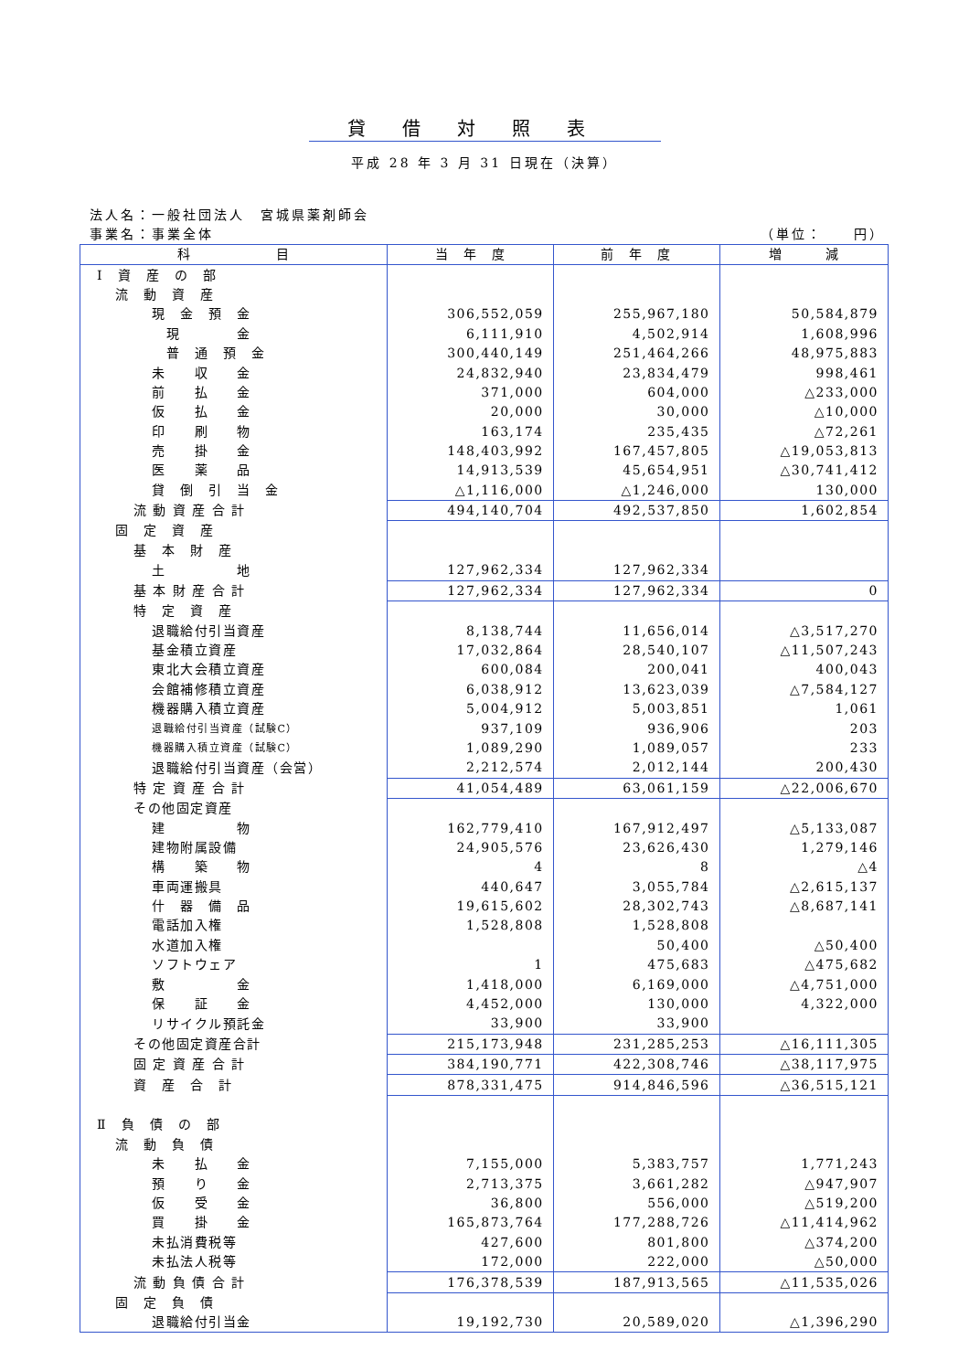貸借対照表
平成 28 年 3 月 31 日現在（決算）
法人名：一般社団法人　宮城県薬剤師会
事業名：事業全体 （単位：　　円）
| 科 目 | 当 年 度 | 前 年 度 | 増 減 |
| --- | --- | --- | --- |
| Ⅰ 資 産 の 部 | | | |
| 流 動 資 産 | | | |
| 現 金 預 金 | 306,552,059 | 255,967,180 | 50,584,879 |
| 現 金 | 6,111,910 | 4,502,914 | 1,608,996 |
| 普 通 預 金 | 300,440,149 | 251,464,266 | 48,975,883 |
| 未 収 金 | 24,832,940 | 23,834,479 | 998,461 |
| 前 払 金 | 371,000 | 604,000 | △233,000 |
| 仮 払 金 | 20,000 | 30,000 | △10,000 |
| 印 刷 物 | 163,174 | 235,435 | △72,261 |
| 売 掛 金 | 148,403,992 | 167,457,805 | △19,053,813 |
| 医 薬 品 | 14,913,539 | 45,654,951 | △30,741,412 |
| 貸 倒 引 当 金 | △1,116,000 | △1,246,000 | 130,000 |
| 流 動 資 産 合 計 | 494,140,704 | 492,537,850 | 1,602,854 |
| 固 定 資 産 | | | |
| 基 本 財 産 | | | |
| 土 地 | 127,962,334 | 127,962,334 | |
| 基 本 財 産 合 計 | 127,962,334 | 127,962,334 | 0 |
| 特 定 資 産 | | | |
| 退職給付引当資産 | 8,138,744 | 11,656,014 | △3,517,270 |
| 基金積立資産 | 17,032,864 | 28,540,107 | △11,507,243 |
| 東北大会積立資産 | 600,084 | 200,041 | 400,043 |
| 会館補修積立資産 | 6,038,912 | 13,623,039 | △7,584,127 |
| 機器購入積立資産 | 5,004,912 | 5,003,851 | 1,061 |
| 退職給付引当資産（試験C） | 937,109 | 936,906 | 203 |
| 機器購入積立資産（試験C） | 1,089,290 | 1,089,057 | 233 |
| 退職給付引当資産（会営） | 2,212,574 | 2,012,144 | 200,430 |
| 特 定 資 産 合 計 | 41,054,489 | 63,061,159 | △22,006,670 |
| その他固定資産 | | | |
| 建 物 | 162,779,410 | 167,912,497 | △5,133,087 |
| 建物附属設備 | 24,905,576 | 23,626,430 | 1,279,146 |
| 構 築 物 | 4 | 8 | △4 |
| 車両運搬具 | 440,647 | 3,055,784 | △2,615,137 |
| 什 器 備 品 | 19,615,602 | 28,302,743 | △8,687,141 |
| 電話加入権 | 1,528,808 | 1,528,808 | |
| 水道加入権 | | 50,400 | △50,400 |
| ソフトウェア | 1 | 475,683 | △475,682 |
| 敷 金 | 1,418,000 | 6,169,000 | △4,751,000 |
| 保 証 金 | 4,452,000 | 130,000 | 4,322,000 |
| リサイクル預託金 | 33,900 | 33,900 | |
| その他固定資産合計 | 215,173,948 | 231,285,253 | △16,111,305 |
| 固 定 資 産 合 計 | 384,190,771 | 422,308,746 | △38,117,975 |
| 資 産 合 計 | 878,331,475 | 914,846,596 | △36,515,121 |
| Ⅱ 負 債 の 部 | | | |
| 流 動 負 債 | | | |
| 未 払 金 | 7,155,000 | 5,383,757 | 1,771,243 |
| 預 り 金 | 2,713,375 | 3,661,282 | △947,907 |
| 仮 受 金 | 36,800 | 556,000 | △519,200 |
| 買 掛 金 | 165,873,764 | 177,288,726 | △11,414,962 |
| 未払消費税等 | 427,600 | 801,800 | △374,200 |
| 未払法人税等 | 172,000 | 222,000 | △50,000 |
| 流 動 負 債 合 計 | 176,378,539 | 187,913,565 | △11,535,026 |
| 固 定 負 債 | | | |
| 退職給付引当金 | 19,192,730 | 20,589,020 | △1,396,290 |